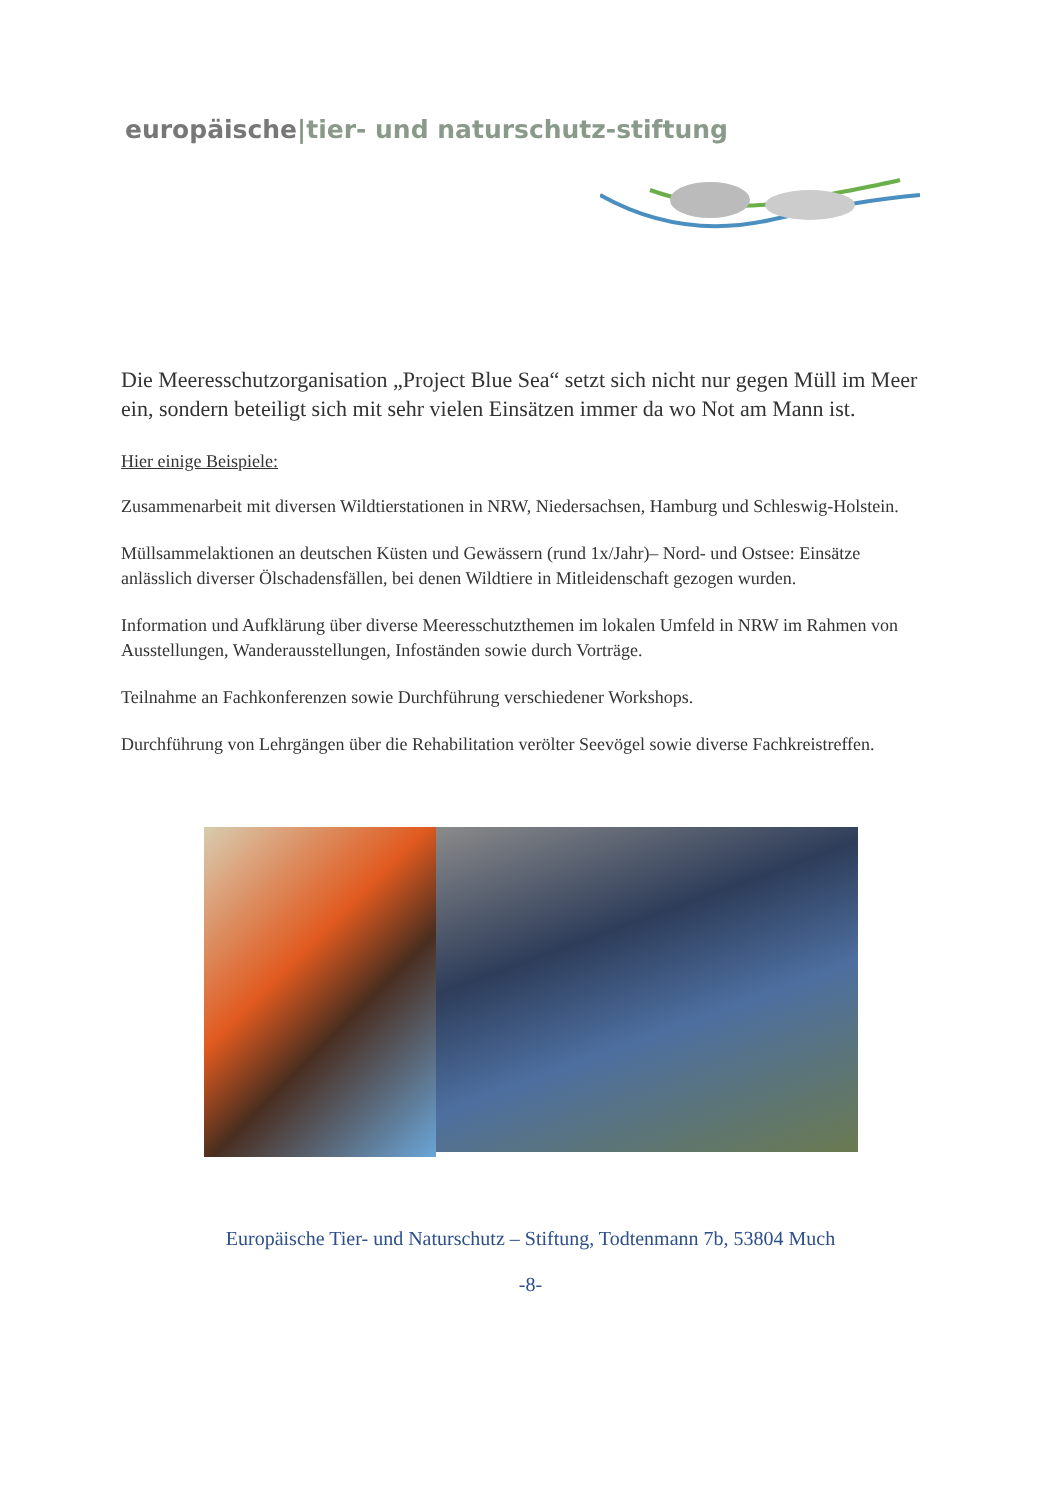europäische|tier- und naturschutz-stiftung
Die Meeresschutzorganisation „Project Blue Sea“ setzt sich nicht nur gegen Müll im Meer ein, sondern beteiligt sich mit sehr vielen Einsätzen immer da wo Not am Mann ist.
Hier einige Beispiele:
Zusammenarbeit mit diversen Wildtierstationen in NRW, Niedersachsen, Hamburg und Schleswig-Holstein.
Müllsammelaktionen an deutschen Küsten und Gewässern (rund 1x/Jahr)– Nord- und Ostsee: Einsätze anlässlich diverser Ölschadensfällen, bei denen Wildtiere in Mitleidenschaft gezogen wurden.
Information und Aufklärung über diverse Meeresschutzthemen im lokalen Umfeld in NRW im Rahmen von Ausstellungen, Wanderausstellungen, Infoständen sowie durch Vorträge.
Teilnahme an Fachkonferenzen sowie Durchführung verschiedener Workshops.
Durchführung von Lehrgängen über die Rehabilitation verölter Seevögel sowie diverse Fachkreistreffen.
Europäische Tier- und Naturschutz – Stiftung, Todtenmann 7b, 53804 Much
-8-